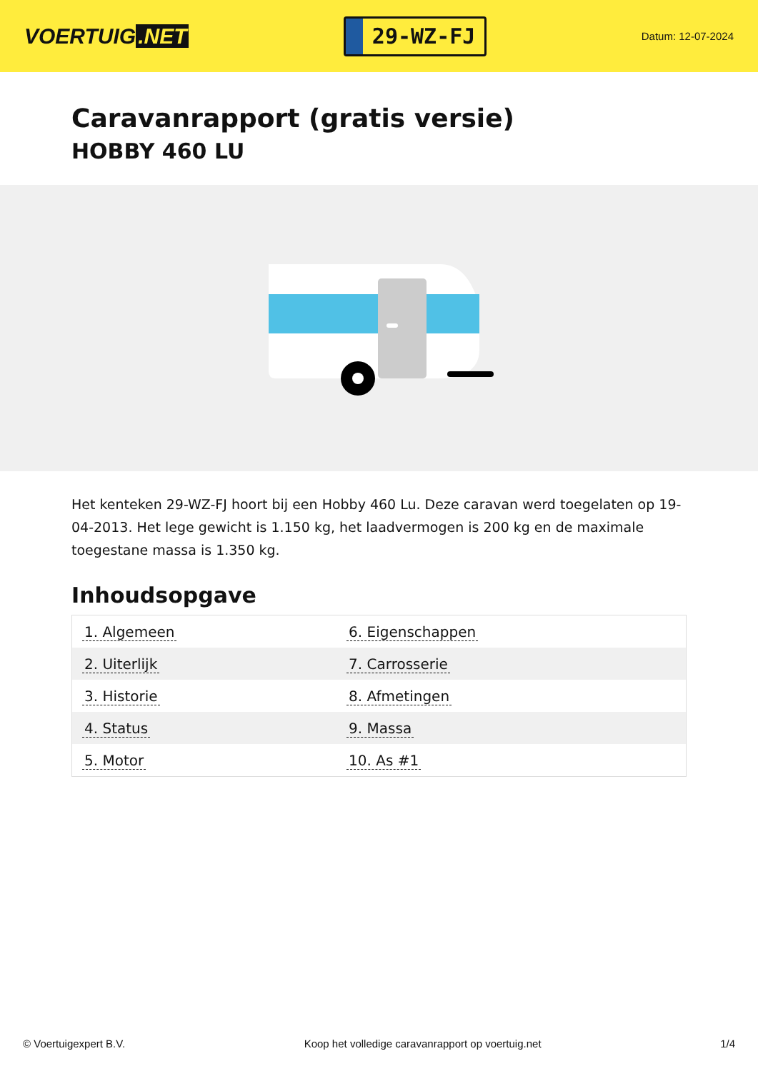VOERTUIG.NET
29-WZ-FJ
Datum: 12-07-2024
Caravanrapport (gratis versie)
HOBBY 460 LU
Het kenteken 29-WZ-FJ hoort bij een Hobby 460 Lu. Deze caravan werd toegelaten op 19-04-2013. Het lege gewicht is 1.150 kg, het laadvermogen is 200 kg en de maximale toegestane massa is 1.350 kg.
Inhoudsopgave
| 1. Algemeen | 6. Eigenschappen |
| 2. Uiterlijk | 7. Carrosserie |
| 3. Historie | 8. Afmetingen |
| 4. Status | 9. Massa |
| 5. Motor | 10. As #1 |
© Voertuigexpert B.V. Koop het volledige caravanrapport op voertuig.net 1/4